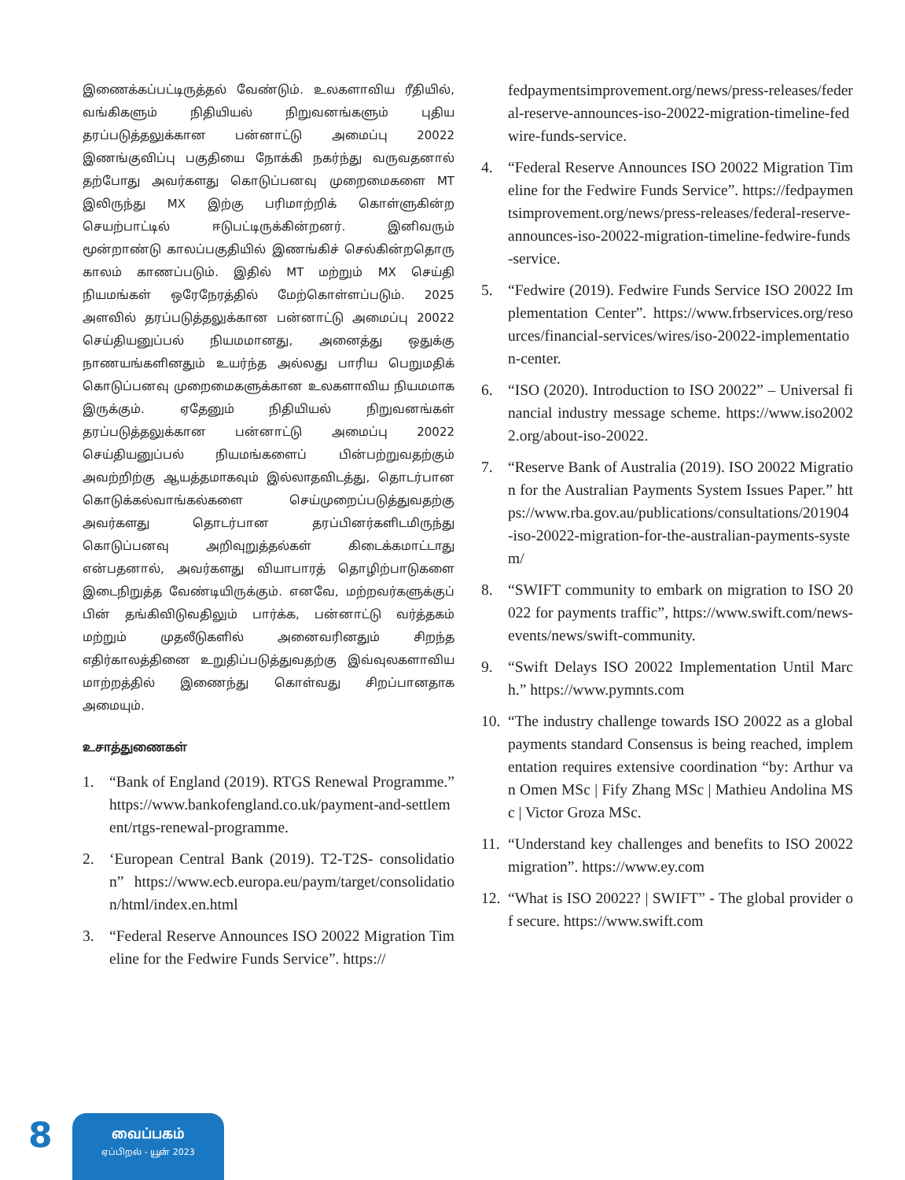இணைக்கப்பட்டிருத்தல் வேண்டும். உலகளாவிய ரீதியில், வங்கிகளும் நிதியியல் நிறுவனங்களும் புதிய தரப்படுத்தலுக்கான பன்னாட்டு அமைப்பு 20022 இணங்குவிப்பு பகுதியை நோக்கி நகர்ந்து வருவதனால் தற்போது அவர்களது கொடுப்பனவு முறைமைகளை MT இலிருந்து MX இற்கு பரிமாற்றிக் கொள்ளுகின்ற செயற்பாட்டில் ஈடுபட்டிருக்கின்றனர். இனிவரும் மூன்றாண்டு காலப்பகுதியில் இணங்கிச் செல்கின்றதொரு காலம் காணப்படும். இதில் MT மற்றும் MX செய்தி நியமங்கள் ஒரேநேரத்தில் மேற்கொள்ளப்படும். 2025 அளவில் தரப்படுத்தலுக்கான பன்னாட்டு அமைப்பு 20022 செய்தியனுப்பல் நியமமானது, அனைத்து ஒதுக்கு நாணயங்களினதும் உயர்ந்த அல்லது பாரிய பெறுமதிக் கொடுப்பனவு முறைமைகளுக்கான உலகளாவிய நியமமாக இருக்கும். ஏதேனும் நிதியியல் நிறுவனங்கள் தரப்படுத்தலுக்கான பன்னாட்டு அமைப்பு 20022 செய்தியனுப்பல் நியமங்களைப் பின்பற்றுவதற்கும் அவற்றிற்கு ஆயத்தமாகவும் இல்லாதவிடத்து, தொடர்பான கொடுக்கல்வாங்கல்களை செய்முறைப்படுத்துவதற்கு அவர்களது தொடர்பான தரப்பினர்களிடமிருந்து கொடுப்பனவு அறிவுறுத்தல்கள் கிடைக்கமாட்டாது என்பதனால், அவர்களது வியாபாரத் தொழிற்பாடுகளை இடைநிறுத்த வேண்டியிருக்கும். எனவே, மற்றவர்களுக்குப் பின் தங்கிவிடுவதிலும் பார்க்க, பன்னாட்டு வர்த்தகம் மற்றும் முதலீடுகளில் அனைவரினதும் சிறந்த எதிர்காலத்தினை உறுதிப்படுத்துவதற்கு இவ்வுலகளாவிய மாற்றத்தில் இணைந்து கொள்வது சிறப்பானதாக அமையும்.
உசாத்துணைகள்
1. “Bank of England (2019). RTGS Renewal Programme.” https://www.bankofengland.co.uk/payment-and-settlement/rtgs-renewal-programme.
2. ‘European Central Bank (2019). T2-T2S- consolidation” https://www.ecb.europa.eu/paym/target/consolidation/html/index.en.html
3. “Federal Reserve Announces ISO 20022 Migration Timeline for the Fedwire Funds Service”. https://
fedpaymentsimprovement.org/news/press-releases/federal-reserve-announces-iso-20022-migration-timeline-fedwire-funds-service.
4. “Federal Reserve Announces ISO 20022 Migration Timeline for the Fedwire Funds Service”. https://fedpaymentsimprovement.org/news/press-releases/federal-reserve-announces-iso-20022-migration-timeline-fedwire-funds-service.
5. “Fedwire (2019). Fedwire Funds Service ISO 20022 Implementation Center”. https://www.frbservices.org/resources/financial-services/wires/iso-20022-implementation-center.
6. “ISO (2020). Introduction to ISO 20022” – Universal financial industry message scheme. https://www.iso20022.org/about-iso-20022.
7. “Reserve Bank of Australia (2019). ISO 20022 Migration for the Australian Payments System Issues Paper.” https://www.rba.gov.au/publications/consultations/201904-iso-20022-migration-for-the-australian-payments-system/
8. “SWIFT community to embark on migration to ISO 20022 for payments traffic”, https://www.swift.com/news-events/news/swift-community.
9. “Swift Delays ISO 20022 Implementation Until March.” https://www.pymnts.com
10. “The industry challenge towards ISO 20022 as a global payments standard Consensus is being reached, implementation requires extensive coordination “by: Arthur van Omen MSc | Fify Zhang MSc | Mathieu Andolina MSc | Victor Groza MSc.
11. “Understand key challenges and benefits to ISO 20022 migration”. https://www.ey.com
12. “What is ISO 20022? | SWIFT” - The global provider of secure. https://www.swift.com
8
வைப்பகம்
ஏப்பிறல் - யூன் 2023